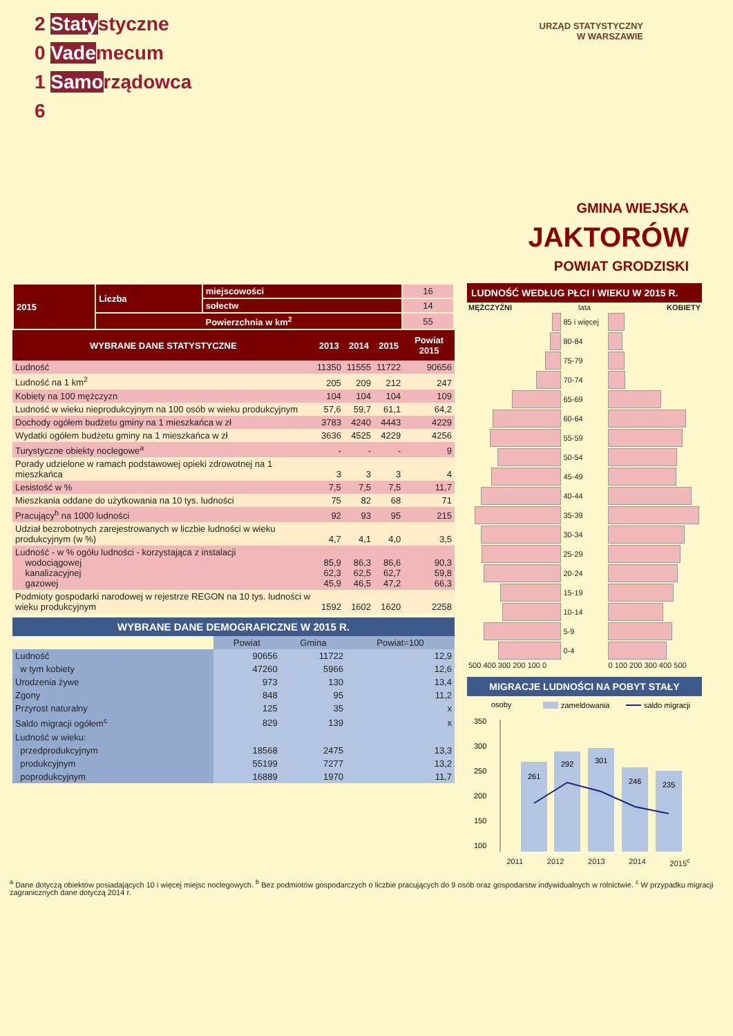2 Statystyczne
0 Vademecum
1 Samorządowca
6
URZĄD STATYSTYCZNY
W WARSZAWIE
GMINA WIEJSKA
JAKTORÓW
POWIAT GRODZISKI
| 2015 | Liczba | miejscowości | 16 |
| | | sołectw | 14 |
| | Powierzchnia w km<sup>2</sup> | | 55 |
| WYBRANE DANE STATYSTYCZNE | 2013 | 2014 | 2015 | Powiat 2015 |
| --- | --- | --- | --- | --- |
| Ludność | 11350 | 11555 | 11722 | 90656 |
| Ludność na 1 km<sup>2</sup> | 205 | 209 | 212 | 247 |
| Kobiety na 100 mężczyzn | 104 | 104 | 104 | 109 |
| Ludność w wieku nieprodukcyjnym na 100 osób w wieku produkcyjnym | 57,6 | 59,7 | 61,1 | 64,2 |
| Dochody ogółem budżetu gminy na 1 mieszkańca w zł | 3783 | 4240 | 4443 | 4229 |
| Wydatki ogółem budżetu gminy na 1 mieszkańca w zł | 3636 | 4525 | 4229 | 4256 |
| Turystyczne obiekty noclegowe<sup>a</sup> | - | - | - | 9 |
| Porady udzielone w ramach podstawowej opieki zdrowotnej na 1 mieszkańca | 3 | 3 | 3 | 4 |
| Lesistość w % | 7,5 | 7,5 | 7,5 | 11,7 |
| Mieszkania oddane do użytkowania na 10 tys. ludności | 75 | 82 | 68 | 71 |
| Pracujący<sup>b</sup> na 1000 ludności | 92 | 93 | 95 | 215 |
| Udział bezrobotnych zarejestrowanych w liczbie ludności w wieku produkcyjnym (w %) | 4,7 | 4,1 | 4,0 | 3,5 |
| Ludność - w % ogółu ludności - korzystająca z instalacji wodociągowej kanalizacyjnej gazowej | 85,9 62,3 45,9 | 86,3 62,5 46,5 | 86,6 62,7 47,2 | 90,3 59,8 66,3 |
| Podmioty gospodarki narodowej w rejestrze REGON na 10 tys. ludności w wieku produkcyjnym | 1592 | 1602 | 1620 | 2258 |
WYBRANE DANE DEMOGRAFICZNE W 2015 R.
| | Powiat | Gmina | Powiat=100 |
| --- | --- | --- | --- |
| Ludność | 90656 | 11722 | 12,9 |
| w tym kobiety | 47260 | 5966 | 12,6 |
| Urodzenia żywe | 973 | 130 | 13,4 |
| Zgony | 848 | 95 | 11,2 |
| Przyrost naturalny | 125 | 35 | x |
| Saldo migracji ogółem<sup>c</sup> | 829 | 139 | x |
| Ludność w wieku: | | | |
| przedprodukcyjnym | 18568 | 2475 | 13,3 |
| produkcyjnym | 55199 | 7277 | 13,2 |
| poprodukcyjnym | 16889 | 1970 | 11,7 |
LUDNOŚĆ WEDŁUG PŁCI I WIEKU W 2015 R.
| MĘŻCZYŹNI | lata | KOBIETY |
| | 85 i więcej | |
| | 80-84 | |
| | 75-79 | |
| | 70-74 | |
| | 65-69 | |
| | 60-64 | |
| | 55-59 | |
| | 50-54 | |
| | 45-49 | |
| | 40-44 | |
| | 35-39 | |
| | 30-34 | |
| | 25-29 | |
| | 20-24 | |
| | 15-19 | |
| | 10-14 | |
| | 5-9 | |
| | 0-4 | |
| 500 400 300 200 100 0 | | 0 100 200 300 400 500 |
MIGRACJE LUDNOŚCI NA POBYT STAŁY
osoby
zameldowania
saldo migracji
350
300
250
200
150
100
261
292
301
246
235
2011 2012 2013 2014 2015<sup>c</sup>
<sup>a</sup> Dane dotyczą obiektów posiadających 10 i więcej miejsc noclegowych. <sup>b</sup> Bez podmiotów gospodarczych o liczbie pracujących do 9 osób oraz gospodarstw indywidualnych w rolnictwie. <sup>c</sup> W przypadku migracji zagranicznych dane dotyczą 2014 r.